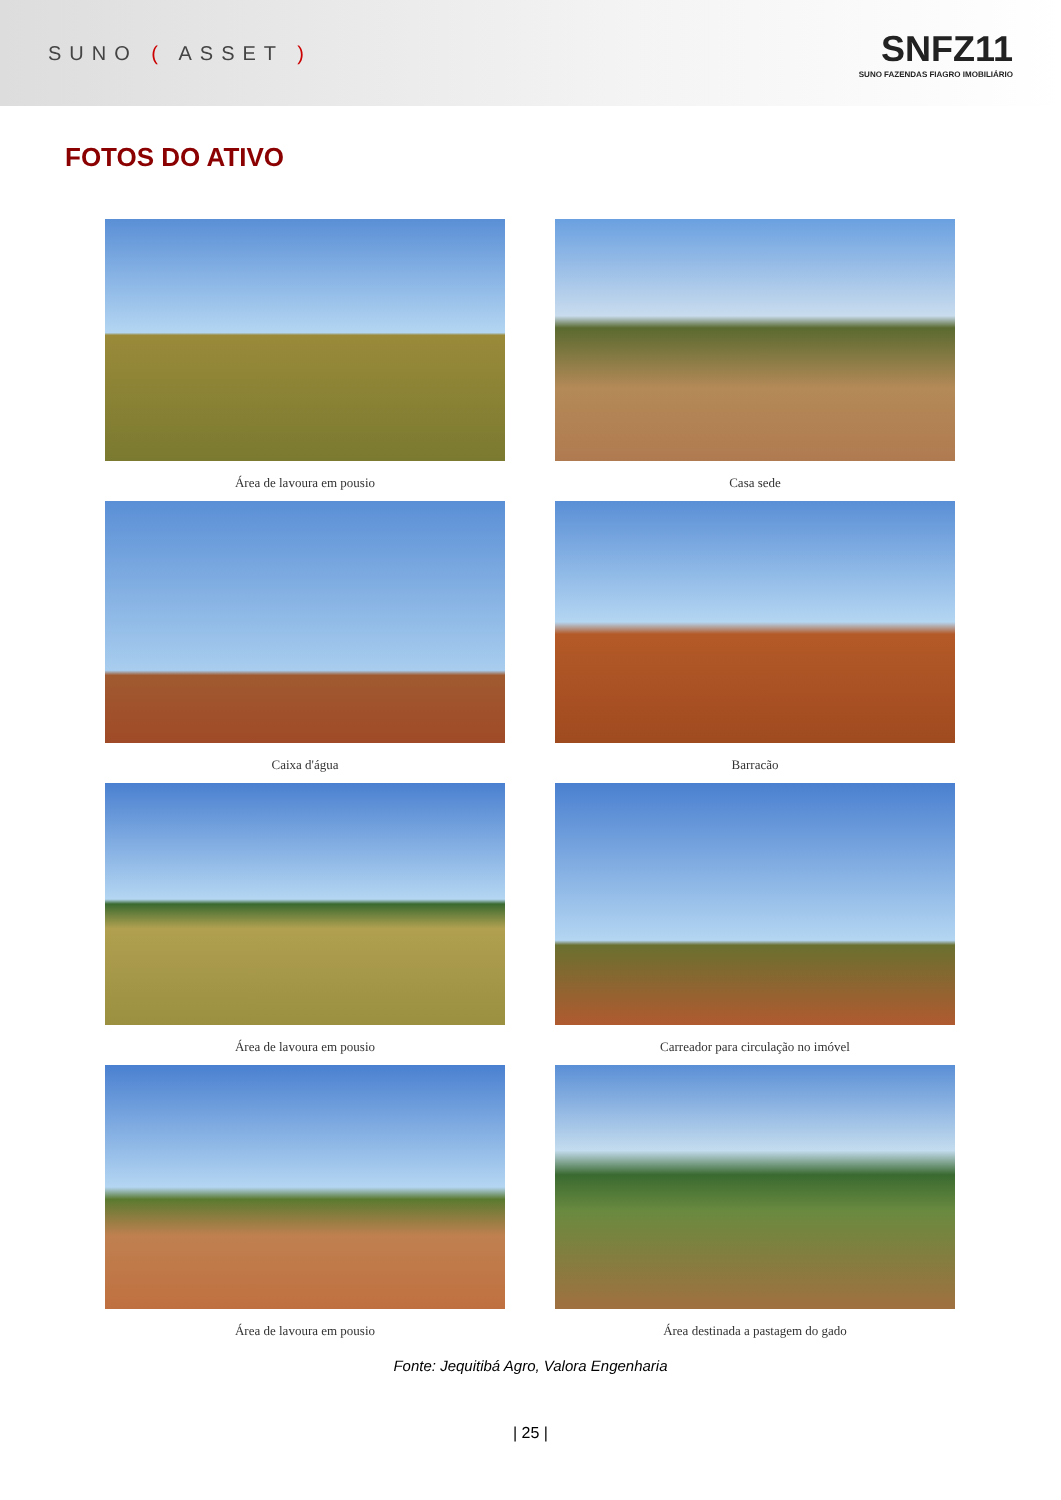SUNO ( ASSET )
SNFZ11
SUNO FAZENDAS FIAGRO IMOBILIÁRIO
FOTOS DO ATIVO
Área de lavoura em pousio
Casa sede
Caixa d'água
Barracão
Área de lavoura em pousio
Carreador para circulação no imóvel
Área de lavoura em pousio
Área destinada a pastagem do gado
Fonte: Jequitibá Agro, Valora Engenharia
| 25 |